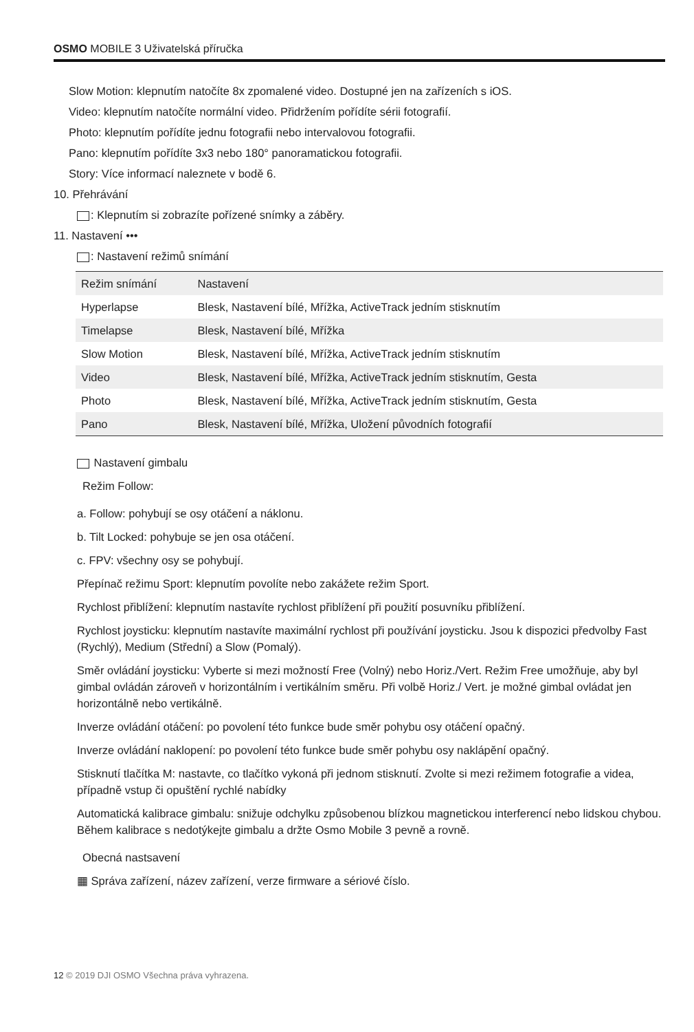OSMO MOBILE 3 Uživatelská příručka
Slow Motion: klepnutím natočíte 8x zpomalené video. Dostupné jen na zařízeních s iOS.
Video: klepnutím natočíte normální video. Přidržením pořídíte sérii fotografií.
Photo: klepnutím pořídíte jednu fotografii nebo intervalovou fotografii.
Pano: klepnutím pořídíte 3x3 nebo 180° panoramatickou fotografii.
Story: Více informací naleznete v bodě 6.
10. Přehrávání
: Klepnutím si zobrazíte pořízené snímky a záběry.
11. Nastavení •••
: Nastavení režimů snímání
| Režim snímání | Nastavení |
| --- | --- |
| Hyperlapse | Blesk, Nastavení bílé, Mřížka, ActiveTrack jedním stisknutím |
| Timelapse | Blesk, Nastavení bílé, Mřížka |
| Slow Motion | Blesk, Nastavení bílé, Mřížka, ActiveTrack jedním stisknutím |
| Video | Blesk, Nastavení bílé, Mřížka, ActiveTrack jedním stisknutím, Gesta |
| Photo | Blesk, Nastavení bílé, Mřížka, ActiveTrack jedním stisknutím, Gesta |
| Pano | Blesk, Nastavení bílé, Mřížka, Uložení původních fotografií |
Nastavení gimbalu
Režim Follow:
a. Follow: pohybují se osy otáčení a náklonu.
b. Tilt Locked: pohybuje se jen osa otáčení.
c. FPV: všechny osy se pohybují.
Přepínač režimu Sport: klepnutím povolíte nebo zakážete režim Sport.
Rychlost přiblížení: klepnutím nastavíte rychlost přiblížení při použití posuvníku přiblížení.
Rychlost joysticku: klepnutím nastavíte maximální rychlost při používání joysticku. Jsou k dispozici předvolby Fast (Rychlý), Medium (Střední) a Slow (Pomalý).
Směr ovládání joysticku: Vyberte si mezi možností Free (Volný) nebo Horiz./Vert. Režim Free umožňuje, aby byl gimbal ovládán zároveň v horizontálním i vertikálním směru. Při volbě Horiz./ Vert. je možné gimbal ovládat jen horizontálně nebo vertikálně.
Inverze ovládání otáčení: po povolení této funkce bude směr pohybu osy otáčení opačný.
Inverze ovládání naklopení: po povolení této funkce bude směr pohybu osy naklápění opačný.
Stisknutí tlačítka M: nastavte, co tlačítko vykoná při jednom stisknutí. Zvolte si mezi režimem fotografie a videa, případně vstup či opuštění rychlé nabídky
Automatická kalibrace gimbalu: snižuje odchylku způsobenou blízkou magnetickou interferencí nebo lidskou chybou. Během kalibrace s nedotýkejte gimbalu a držte Osmo Mobile 3 pevně a rovně.
Obecná nastsavení
▦ Správa zařízení, název zařízení, verze firmware a sériové číslo.
12 © 2019 DJI OSMO Všechna práva vyhrazena.